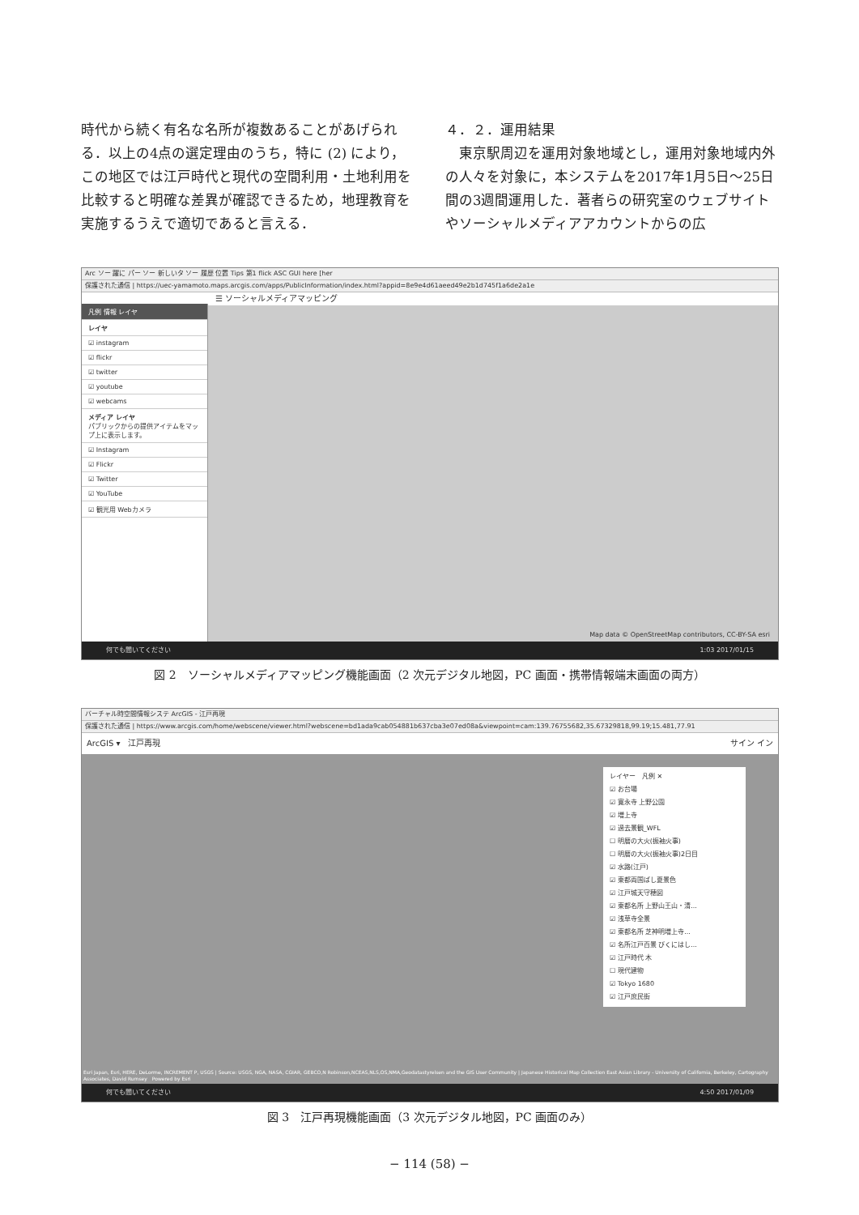時代から続く有名な名所が複数あることがあげられる．以上の4点の選定理由のうち，特に (2) により，この地区では江戸時代と現代の空間利用・土地利用を比較すると明確な差異が確認できるため，地理教育を実施するうえで適切であると言える．
４．２．運用結果
　東京駅周辺を運用対象地域とし，運用対象地域内外の人々を対象に，本システムを2017年1月5日～25日間の3週間運用した．著者らの研究室のウェブサイトやソーシャルメディアアカウントからの広
Arc ソー 躍に パー ソー 新しいタ ソー 履歴 位置 Tips 第1 flick ASC GUI here [her
保護された通信 | https://uec-yamamoto.maps.arcgis.com/apps/PublicInformation/index.html?appid=8e9e4d61aeed49e2b1d745f1a6de2a1e
☰ ソーシャルメディアマッピング
凡例 情報 レイヤ
レイヤ
☑ instagram
☑ flickr
☑ twitter
☑ youtube
☑ webcams
メディア レイヤ
パブリックからの提供アイテムをマップ上に表示します。
☑ Instagram
☑ Flickr
☑ Twitter
☑ YouTube
☑ 観光用 Webカメラ
Map data © OpenStreetMap contributors, CC-BY-SA esri
何でも聞いてください 1:03 2017/01/15
図 2　ソーシャルメディアマッピング機能画面（2 次元デジタル地図，PC 画面・携帯情報端末画面の両方）
バーチャル時空間情報システ ArcGIS - 江戸再現
保護された通信 | https://www.arcgis.com/home/webscene/viewer.html?webscene=bd1ada9cab054881b637cba3e07ed08a&viewpoint=cam:139.76755682,35.67329818,99.19;15.481,77.91
ArcGIS ▾　江戸再現 サイン イン
レイヤー　凡例 ✕
☑ お台場
☑ 寛永寺 上野公園
☑ 増上寺
☑ 過去景観_WFL
☐ 明暦の大火(振袖火事)
☐ 明暦の大火(振袖火事)2日目
☑ 水路(江戸)
☑ 東都両国ばし夏景色
☑ 江戸城天守穂図
☑ 東都名所 上野山王山・清...
☑ 浅草寺全景
☑ 東都名所 芝神明増上寺...
☑ 名所江戸百景 びくにはし...
☑ 江戸時代 木
☐ 現代建物
☑ Tokyo 1680
☑ 江戸庶民街
Esri Japan, Esri, HERE, DeLorme, INCREMENT P, USGS | Source: USGS, NGA, NASA, CGIAR, GEBCO,N Robinson,NCEAS,NLS,OS,NMA,Geodatastyrelsen and the GIS User Community | Japanese Historical Map Collection East Asian Library - University of California, Berkeley, Cartography Associates, David Rumsey　Powered by Esri
何でも聞いてください 4:50 2017/01/09
図 3　江戸再現機能画面（3 次元デジタル地図，PC 画面のみ）
− 114 (58) −